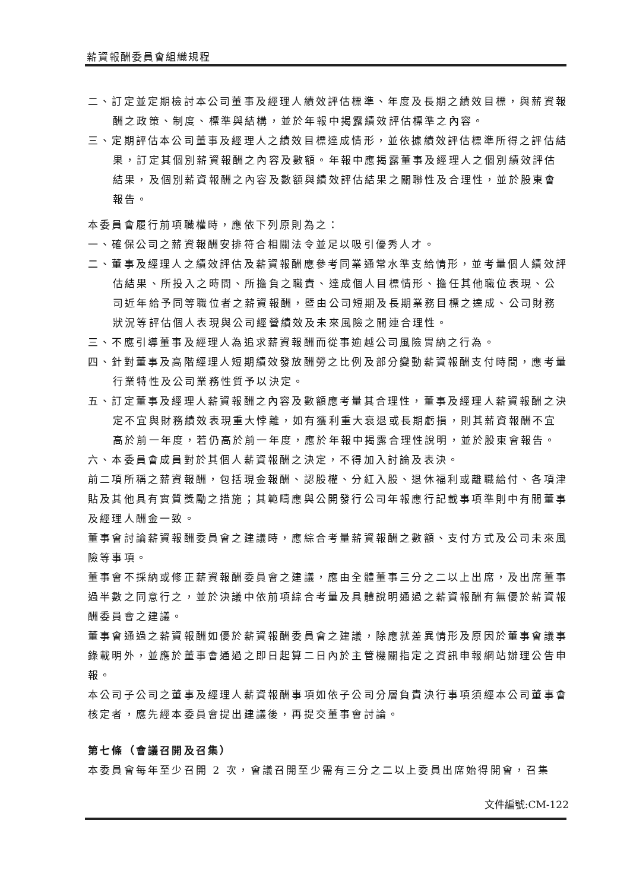薪資報酬委員會組織規程
二、訂定並定期檢討本公司董事及經理人績效評估標準、年度及長期之績效目標，與薪資報酬之政策、制度、標準與結構，並於年報中揭露績效評估標準之內容。
三、定期評估本公司董事及經理人之績效目標達成情形，並依據績效評估標準所得之評估結果，訂定其個別薪資報酬之內容及數額。年報中應揭露董事及經理人之個別績效評估結果，及個別薪資報酬之內容及數額與績效評估結果之關聯性及合理性，並於股東會報告。
本委員會履行前項職權時，應依下列原則為之：
一、確保公司之薪資報酬安排符合相關法令並足以吸引優秀人才。
二、董事及經理人之績效評估及薪資報酬應參考同業通常水準支給情形，並考量個人績效評估結果、所投入之時間、所擔負之職責、達成個人目標情形、擔任其他職位表現、公司近年給予同等職位者之薪資報酬，暨由公司短期及長期業務目標之達成、公司財務狀況等評估個人表現與公司經營績效及未來風險之關連合理性。
三、不應引導董事及經理人為追求薪資報酬而從事逾越公司風險胃納之行為。
四、針對董事及高階經理人短期績效發放酬勞之比例及部分變動薪資報酬支付時間，應考量行業特性及公司業務性質予以決定。
五、訂定董事及經理人薪資報酬之內容及數額應考量其合理性，董事及經理人薪資報酬之決定不宜與財務績效表現重大悖離，如有獲利重大衰退或長期虧損，則其薪資報酬不宜高於前一年度，若仍高於前一年度，應於年報中揭露合理性說明，並於股東會報告。
六、本委員會成員對於其個人薪資報酬之決定，不得加入討論及表決。
前二項所稱之薪資報酬，包括現金報酬、認股權、分紅入股、退休福利或離職給付、各項津貼及其他具有實質獎勵之措施；其範疇應與公開發行公司年報應行記載事項準則中有關董事及經理人酬金一致。
董事會討論薪資報酬委員會之建議時，應綜合考量薪資報酬之數額、支付方式及公司未來風險等事項。
董事會不採納或修正薪資報酬委員會之建議，應由全體董事三分之二以上出席，及出席董事過半數之同意行之，並於決議中依前項綜合考量及具體說明通過之薪資報酬有無優於薪資報酬委員會之建議。
董事會通過之薪資報酬如優於薪資報酬委員會之建議，除應就差異情形及原因於董事會議事錄載明外，並應於董事會通過之即日起算二日內於主管機關指定之資訊申報網站辦理公告申報。
本公司子公司之董事及經理人薪資報酬事項如依子公司分層負責決行事項須經本公司董事會核定者，應先經本委員會提出建議後，再提交董事會討論。
第七條（會議召開及召集）
本委員會每年至少召開 2 次，會議召開至少需有三分之二以上委員出席始得開會，召集
文件編號:CM-122